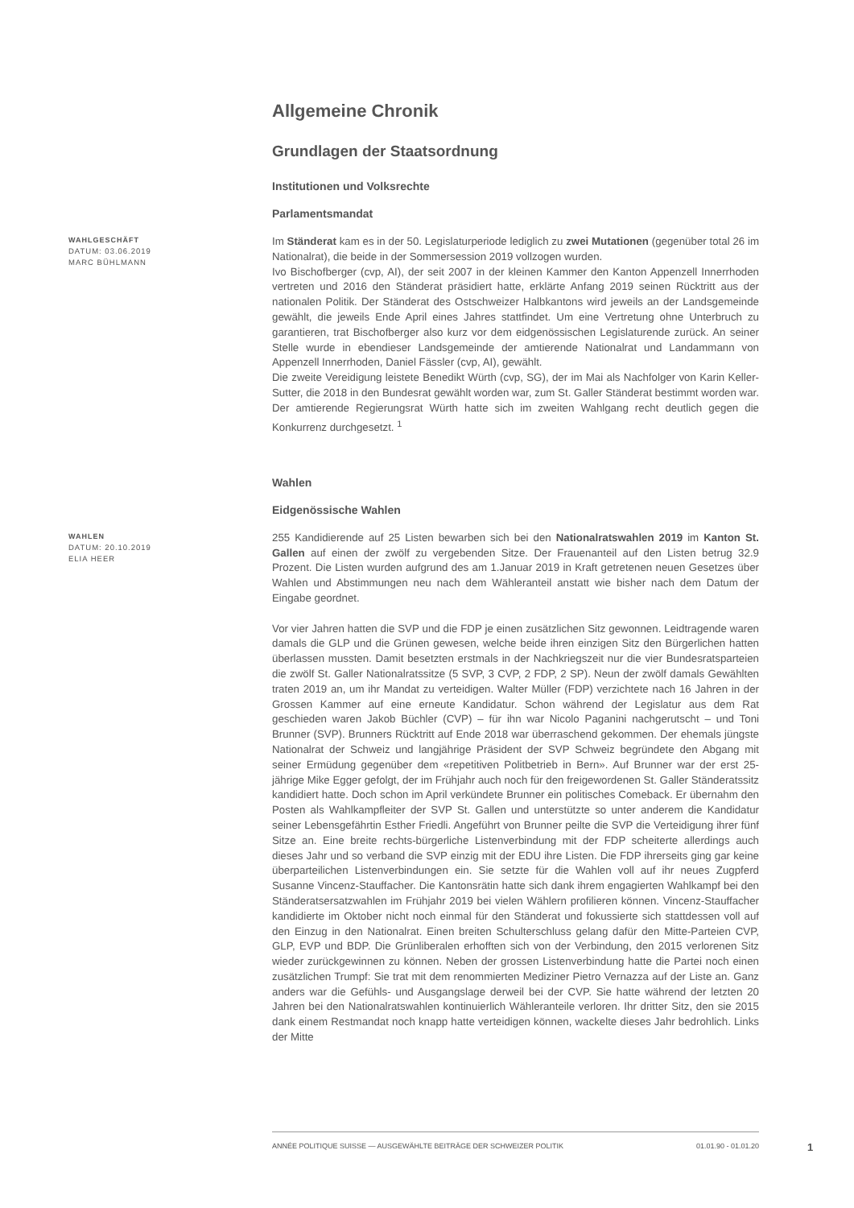Allgemeine Chronik
Grundlagen der Staatsordnung
Institutionen und Volksrechte
Parlamentsmandat
WAHLGESCHÄFT
DATUM: 03.06.2019
MARC BÜHLMANN
Im Ständerat kam es in der 50. Legislaturperiode lediglich zu zwei Mutationen (gegenüber total 26 im Nationalrat), die beide in der Sommersession 2019 vollzogen wurden.
Ivo Bischofberger (cvp, AI), der seit 2007 in der kleinen Kammer den Kanton Appenzell Innerrhoden vertreten und 2016 den Ständerat präsidiert hatte, erklärte Anfang 2019 seinen Rücktritt aus der nationalen Politik. Der Ständerat des Ostschweizer Halbkantons wird jeweils an der Landsgemeinde gewählt, die jeweils Ende April eines Jahres stattfindet. Um eine Vertretung ohne Unterbruch zu garantieren, trat Bischofberger also kurz vor dem eidgenössischen Legislaturende zurück. An seiner Stelle wurde in ebendieser Landsgemeinde der amtierende Nationalrat und Landammann von Appenzell Innerrhoden, Daniel Fässler (cvp, AI), gewählt.
Die zweite Vereidigung leistete Benedikt Würth (cvp, SG), der im Mai als Nachfolger von Karin Keller-Sutter, die 2018 in den Bundesrat gewählt worden war, zum St. Galler Ständerat bestimmt worden war. Der amtierende Regierungsrat Würth hatte sich im zweiten Wahlgang recht deutlich gegen die Konkurrenz durchgesetzt. <sup>1</sup>
Wahlen
Eidgenössische Wahlen
WAHLEN
DATUM: 20.10.2019
ELIA HEER
255 Kandidierende auf 25 Listen bewarben sich bei den Nationalratswahlen 2019 im Kanton St. Gallen auf einen der zwölf zu vergebenden Sitze. Der Frauenanteil auf den Listen betrug 32.9 Prozent. Die Listen wurden aufgrund des am 1.Januar 2019 in Kraft getretenen neuen Gesetzes über Wahlen und Abstimmungen neu nach dem Wähleranteil anstatt wie bisher nach dem Datum der Eingabe geordnet.
Vor vier Jahren hatten die SVP und die FDP je einen zusätzlichen Sitz gewonnen. Leidtragende waren damals die GLP und die Grünen gewesen, welche beide ihren einzigen Sitz den Bürgerlichen hatten überlassen mussten. Damit besetzten erstmals in der Nachkriegszeit nur die vier Bundesratsparteien die zwölf St. Galler Nationalratssitze (5 SVP, 3 CVP, 2 FDP, 2 SP). Neun der zwölf damals Gewählten traten 2019 an, um ihr Mandat zu verteidigen. Walter Müller (FDP) verzichtete nach 16 Jahren in der Grossen Kammer auf eine erneute Kandidatur. Schon während der Legislatur aus dem Rat geschieden waren Jakob Büchler (CVP) – für ihn war Nicolo Paganini nachgerutscht – und Toni Brunner (SVP). Brunners Rücktritt auf Ende 2018 war überraschend gekommen. Der ehemals jüngste Nationalrat der Schweiz und langjährige Präsident der SVP Schweiz begründete den Abgang mit seiner Ermüdung gegenüber dem «repetitiven Politbetrieb in Bern». Auf Brunner war der erst 25-jährige Mike Egger gefolgt, der im Frühjahr auch noch für den freigewordenen St. Galler Ständeratssitz kandidiert hatte. Doch schon im April verkündete Brunner ein politisches Comeback. Er übernahm den Posten als Wahlkampfleiter der SVP St. Gallen und unterstützte so unter anderem die Kandidatur seiner Lebensgefährtin Esther Friedli. Angeführt von Brunner peilte die SVP die Verteidigung ihrer fünf Sitze an. Eine breite rechts-bürgerliche Listenverbindung mit der FDP scheiterte allerdings auch dieses Jahr und so verband die SVP einzig mit der EDU ihre Listen. Die FDP ihrerseits ging gar keine überparteilichen Listenverbindungen ein. Sie setzte für die Wahlen voll auf ihr neues Zugpferd Susanne Vincenz-Stauffacher. Die Kantonsrätin hatte sich dank ihrem engagierten Wahlkampf bei den Ständeratsersatzwahlen im Frühjahr 2019 bei vielen Wählern profilieren können. Vincenz-Stauffacher kandidierte im Oktober nicht noch einmal für den Ständerat und fokussierte sich stattdessen voll auf den Einzug in den Nationalrat. Einen breiten Schulterschluss gelang dafür den Mitte-Parteien CVP, GLP, EVP und BDP. Die Grünliberalen erhofften sich von der Verbindung, den 2015 verlorenen Sitz wieder zurückgewinnen zu können. Neben der grossen Listenverbindung hatte die Partei noch einen zusätzlichen Trumpf: Sie trat mit dem renommierten Mediziner Pietro Vernazza auf der Liste an. Ganz anders war die Gefühls- und Ausgangslage derweil bei der CVP. Sie hatte während der letzten 20 Jahren bei den Nationalratswahlen kontinuierlich Wähleranteile verloren. Ihr dritter Sitz, den sie 2015 dank einem Restmandat noch knapp hatte verteidigen können, wackelte dieses Jahr bedrohlich. Links der Mitte
ANNÉE POLITIQUE SUISSE — AUSGEWÄHLTE BEITRÄGE DER SCHWEIZER POLITIK 01.01.90 - 01.01.20
1